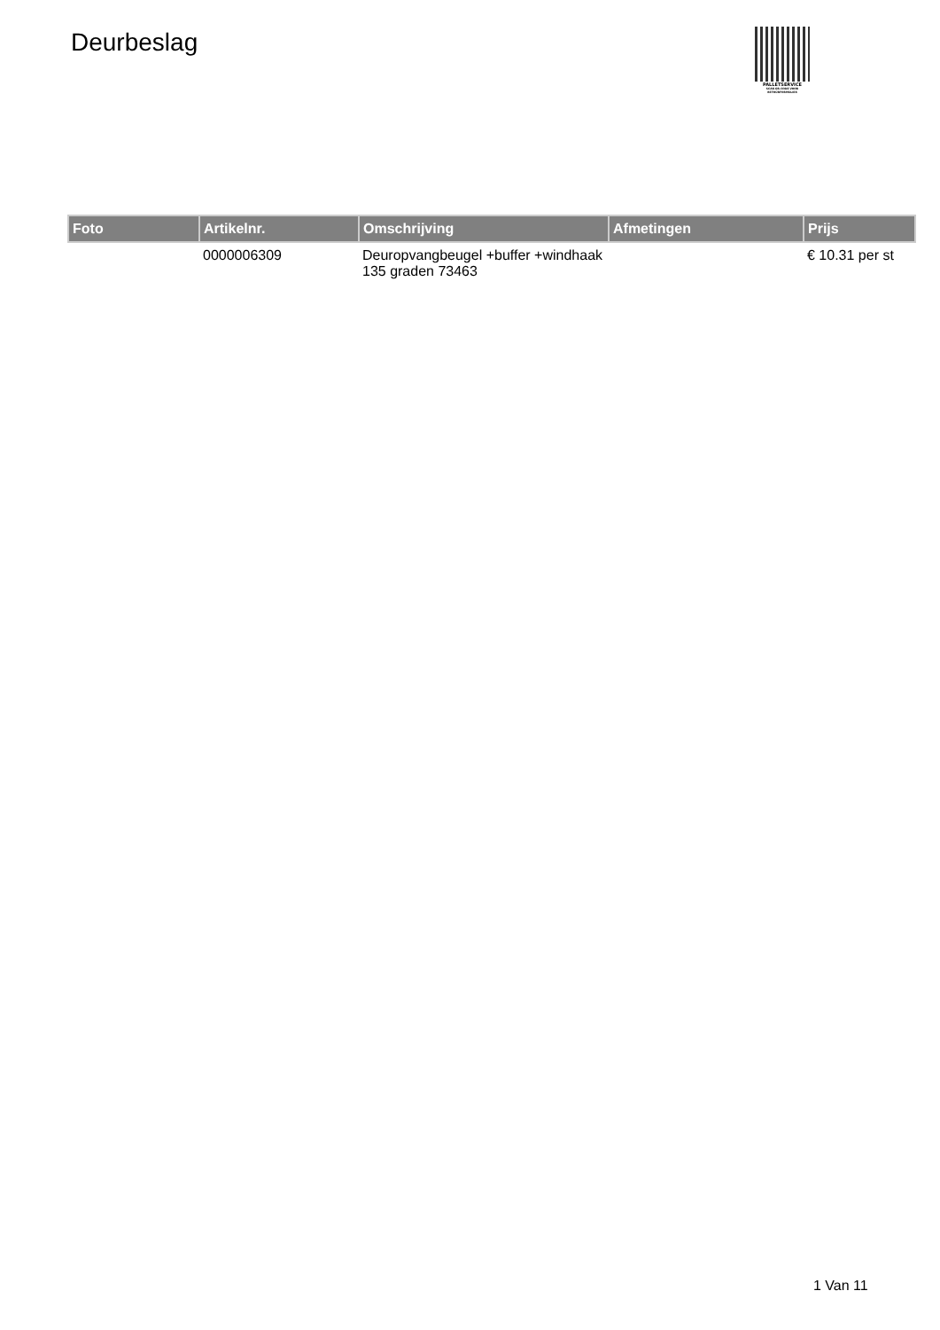Deurbeslag
PALLETSERVICE
SCAN QR-CODE VOOR
RETOURFORMULIER
| Foto | Artikelnr. | Omschrijving | Afmetingen | Prijs |
| --- | --- | --- | --- | --- |
| | 0000006309 | Deuropvangbeugel +buffer +windhaak 135 graden 73463 | | € 10.31 per st |
1 Van 11